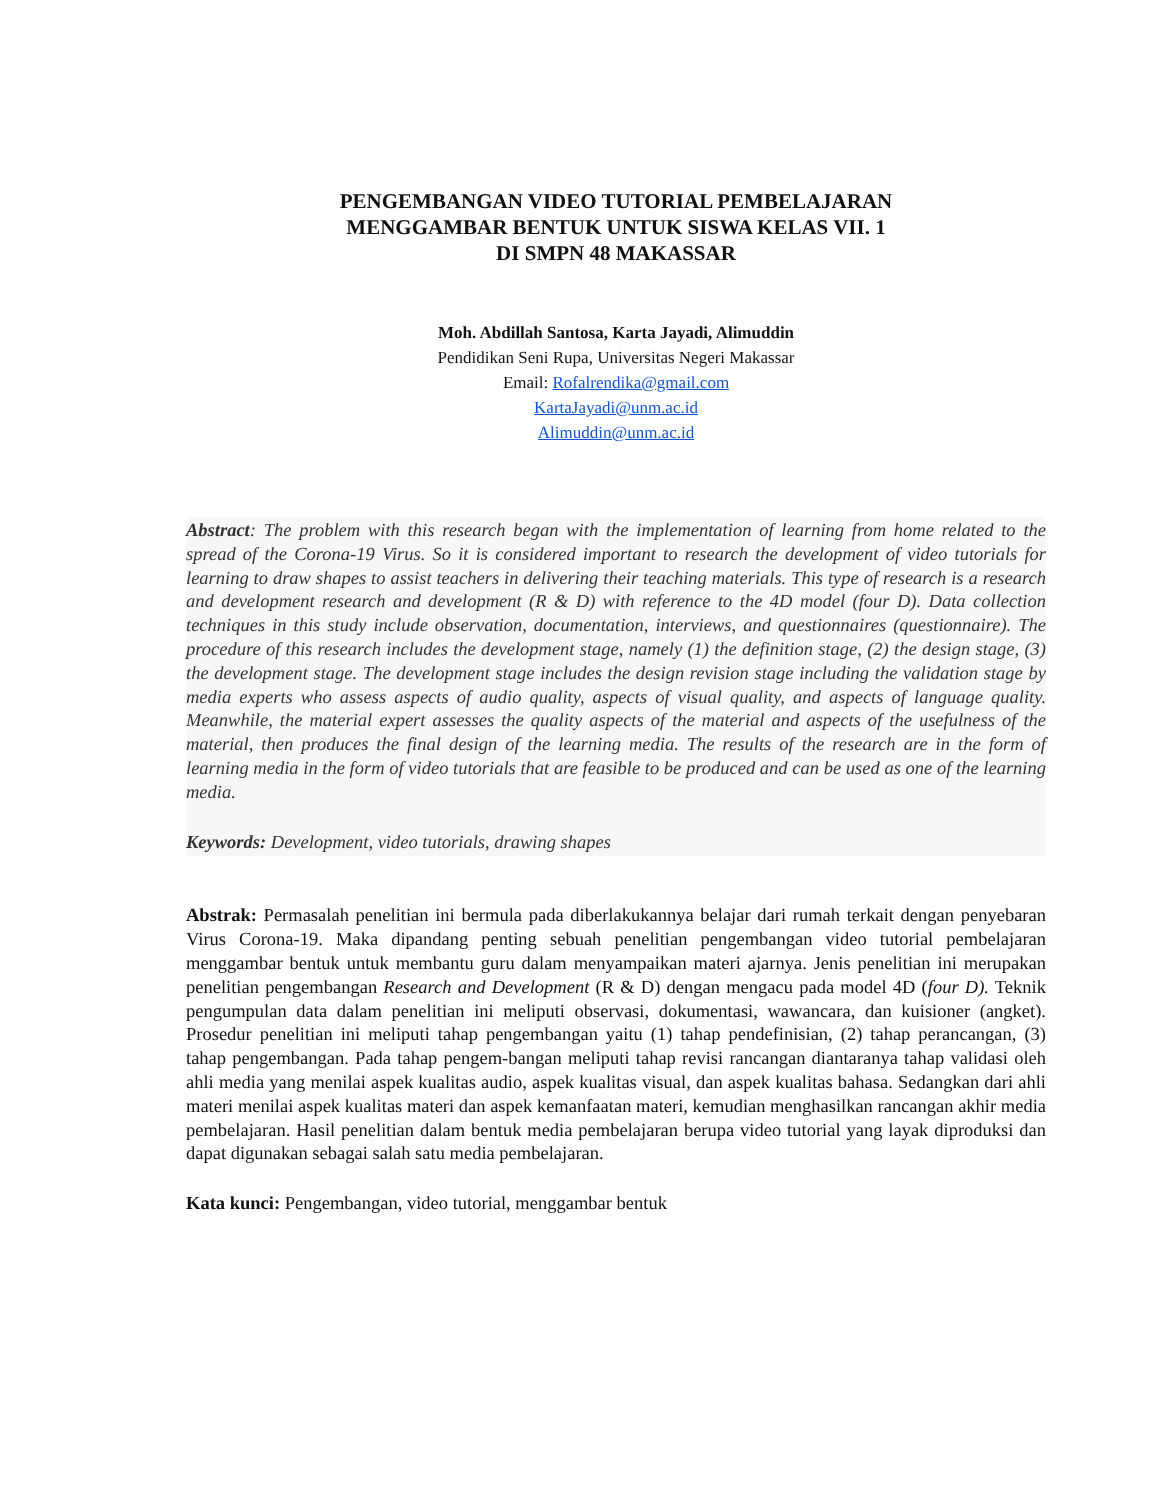PENGEMBANGAN VIDEO TUTORIAL PEMBELAJARAN
MENGGAMBAR BENTUK UNTUK SISWA KELAS VII. 1
DI SMPN 48 MAKASSAR
Moh. Abdillah Santosa, Karta Jayadi, Alimuddin
Pendidikan Seni Rupa, Universitas Negeri Makassar
Email: Rofalrendika@gmail.com
KartaJayadi@unm.ac.id
Alimuddin@unm.ac.id
Abstract: The problem with this research began with the implementation of learning from home related to the spread of the Corona-19 Virus. So it is considered important to research the development of video tutorials for learning to draw shapes to assist teachers in delivering their teaching materials. This type of research is a research and development research and development (R & D) with reference to the 4D model (four D). Data collection techniques in this study include observation, documentation, interviews, and questionnaires (questionnaire). The procedure of this research includes the development stage, namely (1) the definition stage, (2) the design stage, (3) the development stage. The development stage includes the design revision stage including the validation stage by media experts who assess aspects of audio quality, aspects of visual quality, and aspects of language quality. Meanwhile, the material expert assesses the quality aspects of the material and aspects of the usefulness of the material, then produces the final design of the learning media. The results of the research are in the form of learning media in the form of video tutorials that are feasible to be produced and can be used as one of the learning media.
Keywords: Development, video tutorials, drawing shapes
Abstrak: Permasalah penelitian ini bermula pada diberlakukannya belajar dari rumah terkait dengan penyebaran Virus Corona-19. Maka dipandang penting sebuah penelitian pengembangan video tutorial pembelajaran menggambar bentuk untuk membantu guru dalam menyampaikan materi ajarnya. Jenis penelitian ini merupakan penelitian pengembangan Research and Development (R & D) dengan mengacu pada model 4D (four D). Teknik pengumpulan data dalam penelitian ini meliputi observasi, dokumentasi, wawancara, dan kuisioner (angket). Prosedur penelitian ini meliputi tahap pengembangan yaitu (1) tahap pendefinisian, (2) tahap perancangan, (3) tahap pengembangan. Pada tahap pengem-bangan meliputi tahap revisi rancangan diantaranya tahap validasi oleh ahli media yang menilai aspek kualitas audio, aspek kualitas visual, dan aspek kualitas bahasa. Sedangkan dari ahli materi menilai aspek kualitas materi dan aspek kemanfaatan materi, kemudian menghasilkan rancangan akhir media pembelajaran. Hasil penelitian dalam bentuk media pembelajaran berupa video tutorial yang layak diproduksi dan dapat digunakan sebagai salah satu media pembelajaran.
Kata kunci: Pengembangan, video tutorial, menggambar bentuk